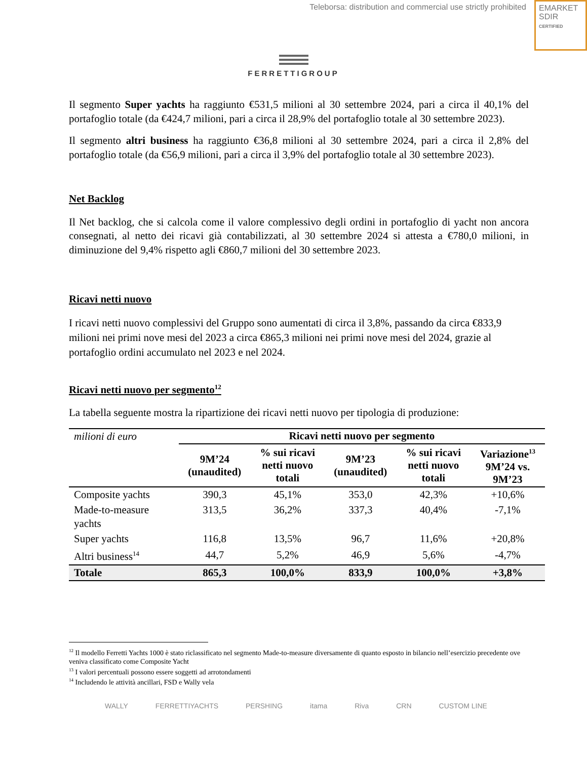Teleborsa: distribution and commercial use strictly prohibited
EMARKET
SDIR
CERTIFIED
FERRETTIGROUP
Il segmento Super yachts ha raggiunto €531,5 milioni al 30 settembre 2024, pari a circa il 40,1% del portafoglio totale (da €424,7 milioni, pari a circa il 28,9% del portafoglio totale al 30 settembre 2023).
Il segmento altri business ha raggiunto €36,8 milioni al 30 settembre 2024, pari a circa il 2,8% del portafoglio totale (da €56,9 milioni, pari a circa il 3,9% del portafoglio totale al 30 settembre 2023).
Net Backlog
Il Net backlog, che si calcola come il valore complessivo degli ordini in portafoglio di yacht non ancora consegnati, al netto dei ricavi già contabilizzati, al 30 settembre 2024 si attesta a €780,0 milioni, in diminuzione del 9,4% rispetto agli €860,7 milioni del 30 settembre 2023.
Ricavi netti nuovo
I ricavi netti nuovo complessivi del Gruppo sono aumentati di circa il 3,8%, passando da circa €833,9 milioni nei primi nove mesi del 2023 a circa €865,3 milioni nei primi nove mesi del 2024, grazie al portafoglio ordini accumulato nel 2023 e nel 2024.
Ricavi netti nuovo per segmento<sup>12</sup>
La tabella seguente mostra la ripartizione dei ricavi netti nuovo per tipologia di produzione:
| milioni di euro | Ricavi netti nuovo per segmento | | | | |
| | 9M’24 (unaudited) | % sui ricavi netti nuovo totali | 9M’23 (unaudited) | % sui ricavi netti nuovo totali | Variazione<sup>13</sup> 9M’24 vs. 9M’23 |
| Composite yachts | 390,3 | 45,1% | 353,0 | 42,3% | +10,6% |
| Made-to-measure yachts | 313,5 | 36,2% | 337,3 | 40,4% | -7,1% |
| Super yachts | 116,8 | 13,5% | 96,7 | 11,6% | +20,8% |
| Altri business<sup>14</sup> | 44,7 | 5,2% | 46,9 | 5,6% | -4,7% |
| Totale | 865,3 | 100,0% | 833,9 | 100,0% | +3,8% |
<sup>12</sup> Il modello Ferretti Yachts 1000 è stato riclassificato nel segmento Made-to-measure diversamente di quanto esposto in bilancio nell’esercizio precedente ove veniva classificato come Composite Yacht
<sup>13</sup> I valori percentuali possono essere soggetti ad arrotondamenti
<sup>14</sup> Includendo le attività ancillari, FSD e Wally vela
WALLY FERRETTIYACHTS PERSHING itama Riva CRN CUSTOM LINE